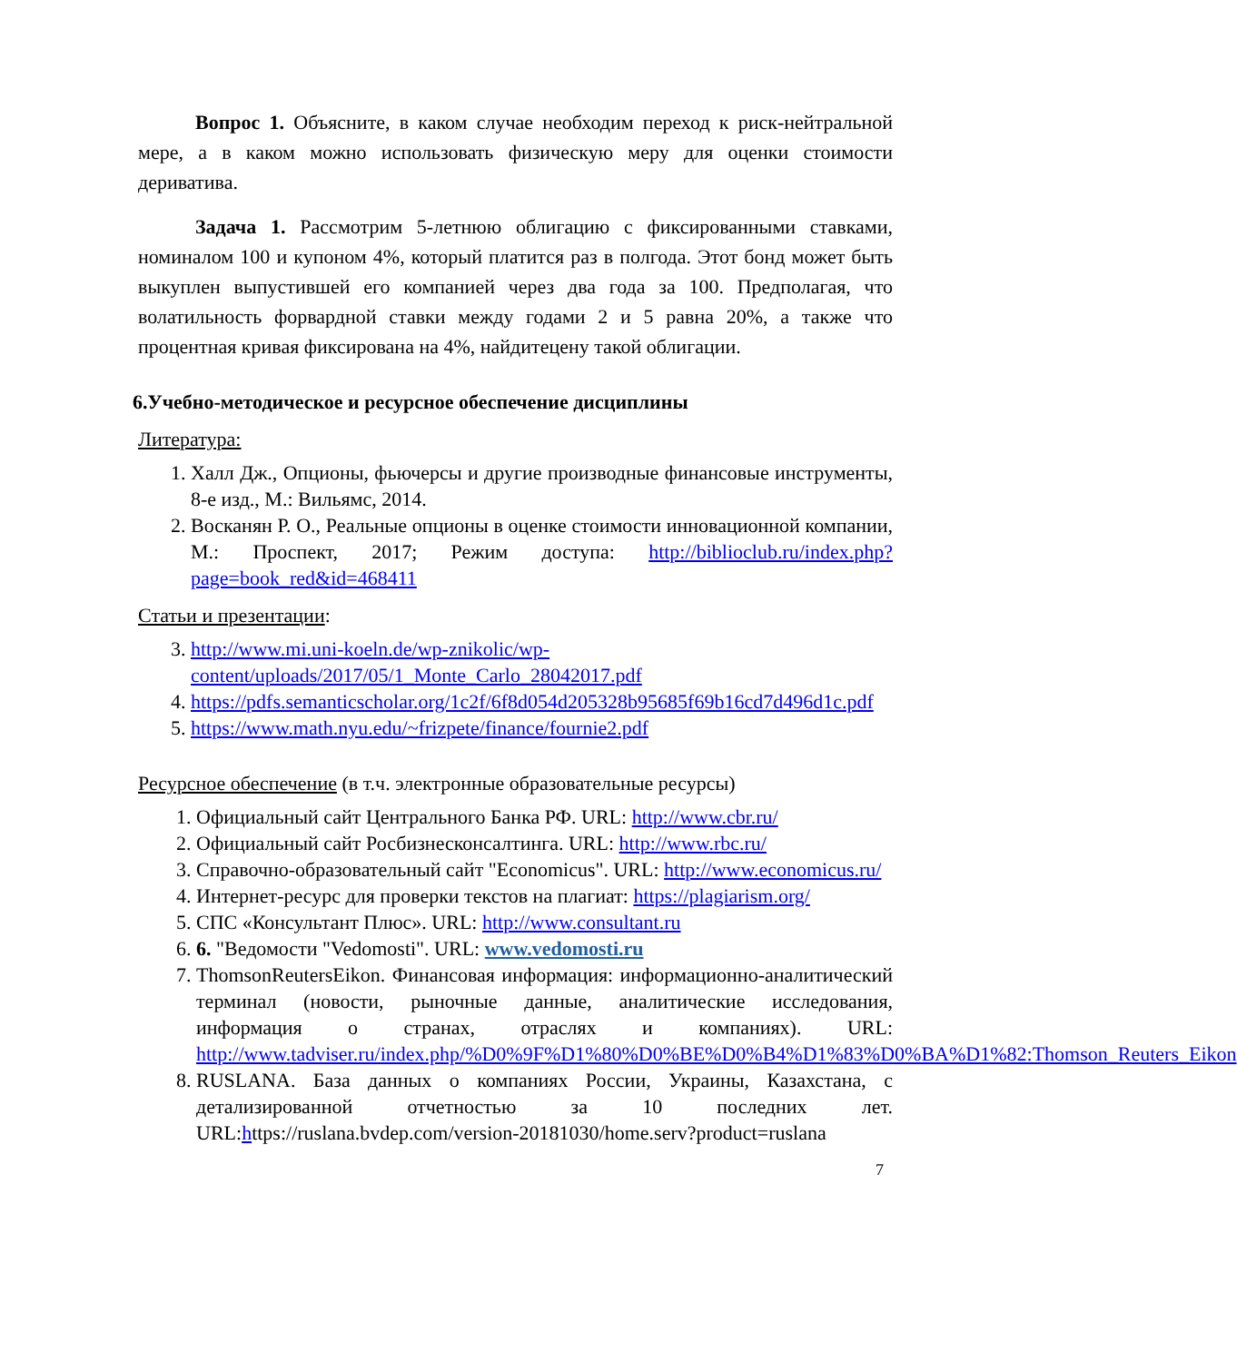Вопрос 1. Объясните, в каком случае необходим переход к риск-нейтральной мере, а в каком можно использовать физическую меру для оценки стоимости деривативa.
Задача 1. Рассмотрим 5-летнюю облигацию с фиксированными ставками, номиналом 100 и купоном 4%, который платится раз в полгода. Этот бонд может быть выкуплен выпустившей его компанией через два года за 100. Предполагая, что волатильность форвардной ставки между годами 2 и 5 равна 20%, а также что процентная кривая фиксирована на 4%, найдитецену такой облигации.
6.Учебно-методическое и ресурсное обеспечение дисциплины
Литература:
1. Халл Дж., Опционы, фьючерсы и другие производные финансовые инструменты, 8-е изд., М.: Вильямс, 2014.
2. Восканян Р. О., Реальные опционы в оценке стоимости инновационной компании, М.: Проспект, 2017; Режим доступа: http://biblioclub.ru/index.php?page=book_red&id=468411
Статьи и презентации:
3. http://www.mi.uni-koeln.de/wp-znikolic/wp-content/uploads/2017/05/1_Monte_Carlo_28042017.pdf
4. https://pdfs.semanticscholar.org/1c2f/6f8d054d205328b95685f69b16cd7d496d1c.pdf
5. https://www.math.nyu.edu/~frizpete/finance/fournie2.pdf
Ресурсное обеспечение (в т.ч. электронные образовательные ресурсы)
1. Официальный сайт Центрального Банка РФ. URL: http://www.cbr.ru/
2. Официальный сайт Росбизнесконсалтинга. URL: http://www.rbc.ru/
3. Справочно-образовательный сайт "Economicus". URL: http://www.economicus.ru/
4. Интернет-ресурс для проверки текстов на плагиат: https://plagiarism.org/
5. СПС «Консультант Плюс». URL: http://www.consultant.ru
6. 6. "Ведомости "Vedomosti". URL: www.vedomosti.ru
7. ThomsonReutersEikon. Финансовая информация: информационно-аналитический терминал (новости, рыночные данные, аналитические исследования, информация о странах, отраслях и компаниях). URL: http://www.tadviser.ru/index.php/%D0%9F%D1%80%D0%BE%D0%B4%D1%83%D0%BA%D1%82:Thomson_Reuters_Eikon
8. RUSLANA. База данных о компаниях России, Украины, Казахстана, с детализированной отчетностью за 10 последних лет. URL:https://ruslana.bvdep.com/version-20181030/home.serv?product=ruslana
7